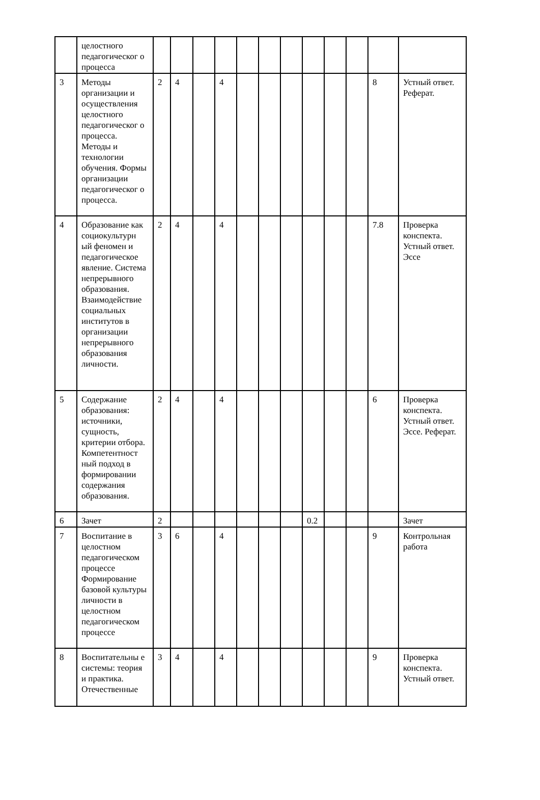| | целостного педагогическог о процесса | | | | | | | | | | | | |
| 3 | Методы организации и осуществления целостного педагогическог о процесса. Методы и технологии обучения. Формы организации педагогическог о процесса. | 2 | 4 | | 4 | | | | | | | 8 | Устный ответ. Реферат. |
| 4 | Образование как социокультурн ый феномен и педагогическое явление. Система непрерывного образования. Взаимодействие социальных институтов в организации непрерывного образования личности. | 2 | 4 | | 4 | | | | | | | 7.8 | Проверка конспекта. Устный ответ. Эссе |
| 5 | Содержание образования: источники, сущность, критерии отбора. Компетентност ный подход в формировании содержания образования. | 2 | 4 | | 4 | | | | | | | 6 | Проверка конспекта. Устный ответ. Эссе. Реферат. |
| 6 | Зачет | 2 | | | | | | | 0.2 | | | | Зачет |
| 7 | Воспитание в целостном педагогическом процессе Формирование базовой культуры личности в целостном педагогическом процессе | 3 | 6 | | 4 | | | | | | | 9 | Контрольная работа |
| 8 | Воспитательны е системы: теория и практика. Отечественные | 3 | 4 | | 4 | | | | | | | 9 | Проверка конспекта. Устный ответ. |